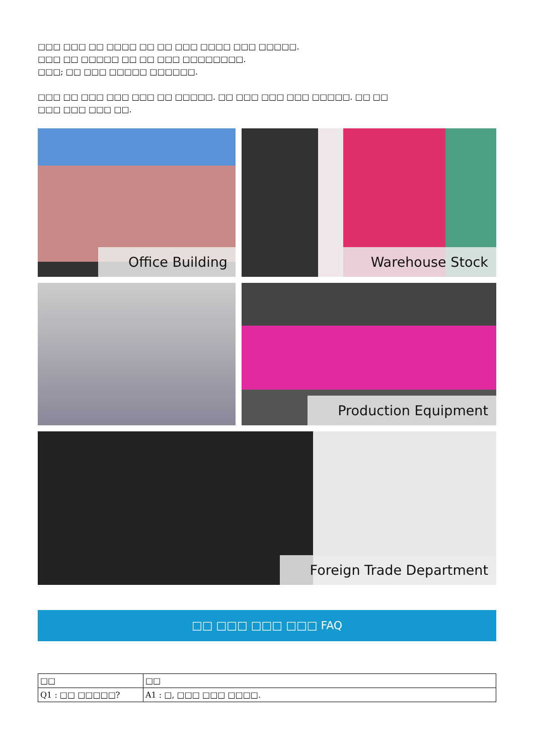□□□ □□□ □□ □□□□ □□ □□ □□□ □□□□ □□□ □□□□□.
□□□ □□ □□□□□ □□ □□ □□□ □□□□□□□□.
□□□; □□ □□□ □□□□□ □□□□□□.
□□□ □□ □□□ □□□ □□□ □□ □□□□□. □□ □□□ □□□ □□□ □□□□□. □□ □□
□□□ □□□ □□□ □□.
Office Building Warehouse Stock
Production Equipment
Foreign Trade Department
□□ □□□ □□□ □□□ FAQ
| □□ | □□ |
| --- | --- |
| Q1 : □□ □□□□□? | A1 : □, □□□ □□□ □□□□. |